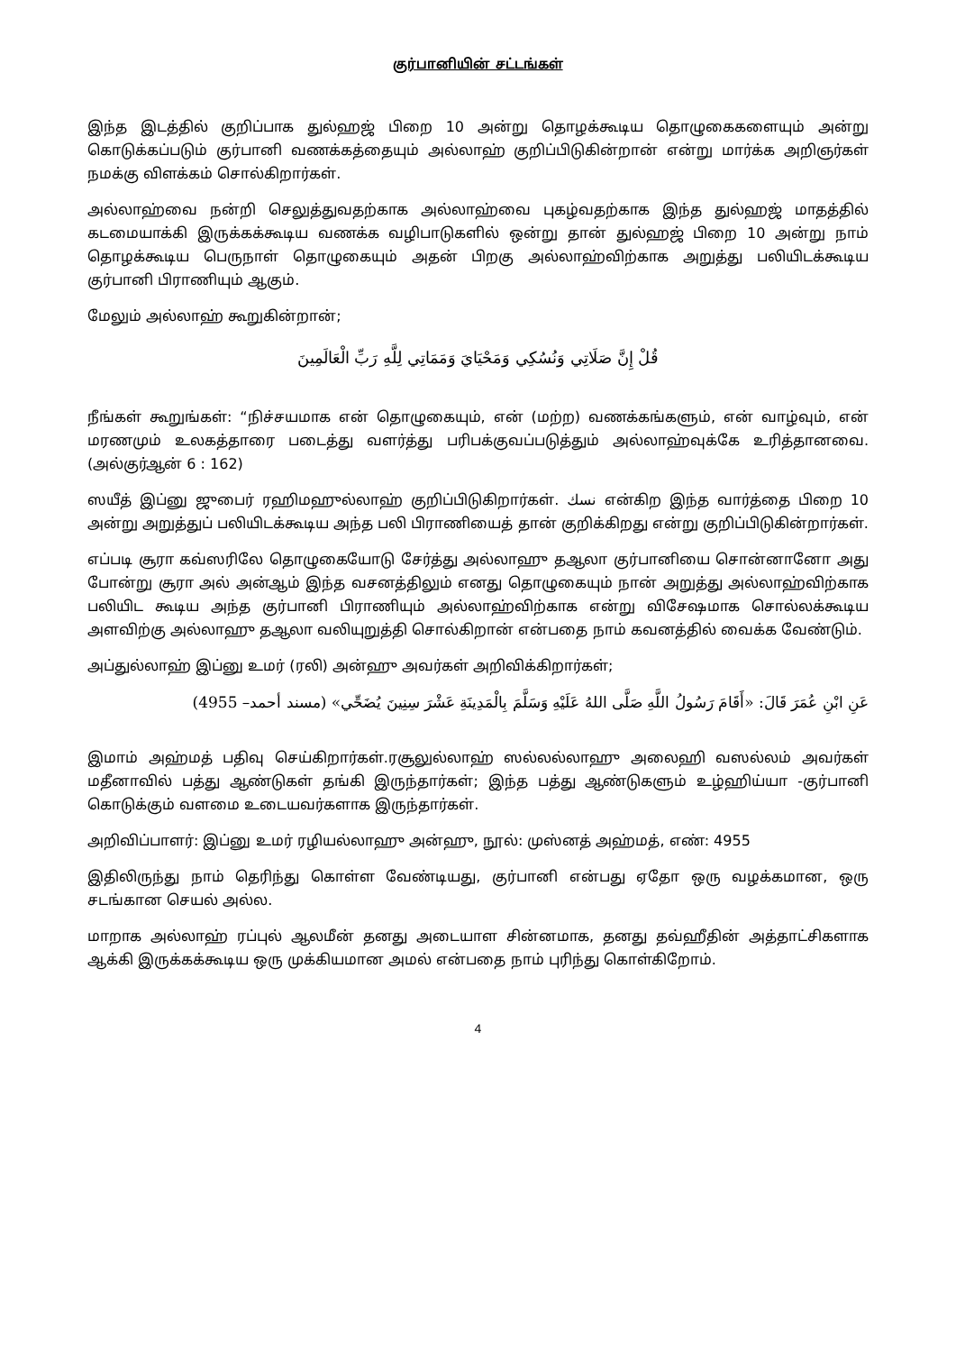குர்பானியின் சட்டங்கள்
இந்த இடத்தில் குறிப்பாக துல்ஹஜ் பிறை 10 அன்று தொழக்கூடிய தொழுகைகளையும் அன்று கொடுக்கப்படும் குர்பானி வணக்கத்தையும் அல்லாஹ் குறிப்பிடுகின்றான் என்று மார்க்க அறிஞர்கள் நமக்கு விளக்கம் சொல்கிறார்கள்.
அல்லாஹ்வை நன்றி செலுத்துவதற்காக அல்லாஹ்வை புகழ்வதற்காக இந்த துல்ஹஜ் மாதத்தில் கடமையாக்கி இருக்கக்கூடிய வணக்க வழிபாடுகளில் ஒன்று தான் துல்ஹஜ் பிறை 10 அன்று நாம் தொழக்கூடிய பெருநாள் தொழுகையும் அதன் பிறகு அல்லாஹ்விற்காக அறுத்து பலியிடக்கூடிய குர்பானி பிராணியும் ஆகும்.
மேலும் அல்லாஹ் கூறுகின்றான்;
قُلْ إِنَّ صَلَاتِي وَنُسُكِي وَمَحْيَايَ وَمَمَاتِي لِلَّهِ رَبِّ الْعَالَمِينَ
நீங்கள் கூறுங்கள்: “நிச்சயமாக என் தொழுகையும், என் (மற்ற) வணக்கங்களும், என் வாழ்வும், என் மரணமும் உலகத்தாரை படைத்து வளர்த்து பரிபக்குவப்படுத்தும் அல்லாஹ்வுக்கே உரித்தானவை. (அல்குர்ஆன் 6 : 162)
ஸயீத் இப்னு ஜுபைர் ரஹிமஹுல்லாஹ் குறிப்பிடுகிறார்கள். نسك என்கிற இந்த வார்த்தை பிறை 10 அன்று அறுத்துப் பலியிடக்கூடிய அந்த பலி பிராணியைத் தான் குறிக்கிறது என்று குறிப்பிடுகின்றார்கள்.
எப்படி சூரா கவ்ஸரிலே தொழுகையோடு சேர்த்து அல்லாஹு தஆலா குர்பானியை சொன்னானோ அது போன்று சூரா அல் அன்ஆம் இந்த வசனத்திலும் எனது தொழுகையும் நான் அறுத்து அல்லாஹ்விற்காக பலியிட கூடிய அந்த குர்பானி பிராணியும் அல்லாஹ்விற்காக என்று விசேஷமாக சொல்லக்கூடிய அளவிற்கு அல்லாஹு தஆலா வலியுறுத்தி சொல்கிறான் என்பதை நாம் கவனத்தில் வைக்க வேண்டும்.
அப்துல்லாஹ் இப்னு உமர் (ரலி) அன்ஹு அவர்கள் அறிவிக்கிறார்கள்;
عَنِ ابْنِ عُمَرَ قَالَ: «أَقَامَ رَسُولُ اللَّهِ صَلَّى اللهُ عَلَيْهِ وَسَلَّمَ بِالْمَدِينَةِ عَشْرَ سِنِينَ يُضَحِّي» (مسند أحمد– 4955)
இமாம் அஹ்மத் பதிவு செய்கிறார்கள்.ரசூலுல்லாஹ் ஸல்லல்லாஹு அலைஹி வஸல்லம் அவர்கள் மதீனாவில் பத்து ஆண்டுகள் தங்கி இருந்தார்கள்; இந்த பத்து ஆண்டுகளும் உழ்ஹிய்யா -குர்பானி கொடுக்கும் வளமை உடையவர்களாக இருந்தார்கள்.
அறிவிப்பாளர்: இப்னு உமர் ரழியல்லாஹு அன்ஹு, நூல்: முஸ்னத் அஹ்மத், எண்: 4955
இதிலிருந்து நாம் தெரிந்து கொள்ள வேண்டியது, குர்பானி என்பது ஏதோ ஒரு வழக்கமான, ஒரு சடங்கான செயல் அல்ல.
மாறாக அல்லாஹ் ரப்புல் ஆலமீன் தனது அடையாள சின்னமாக, தனது தவ்ஹீதின் அத்தாட்சிகளாக ஆக்கி இருக்கக்கூடிய ஒரு முக்கியமான அமல் என்பதை நாம் புரிந்து கொள்கிறோம்.
4